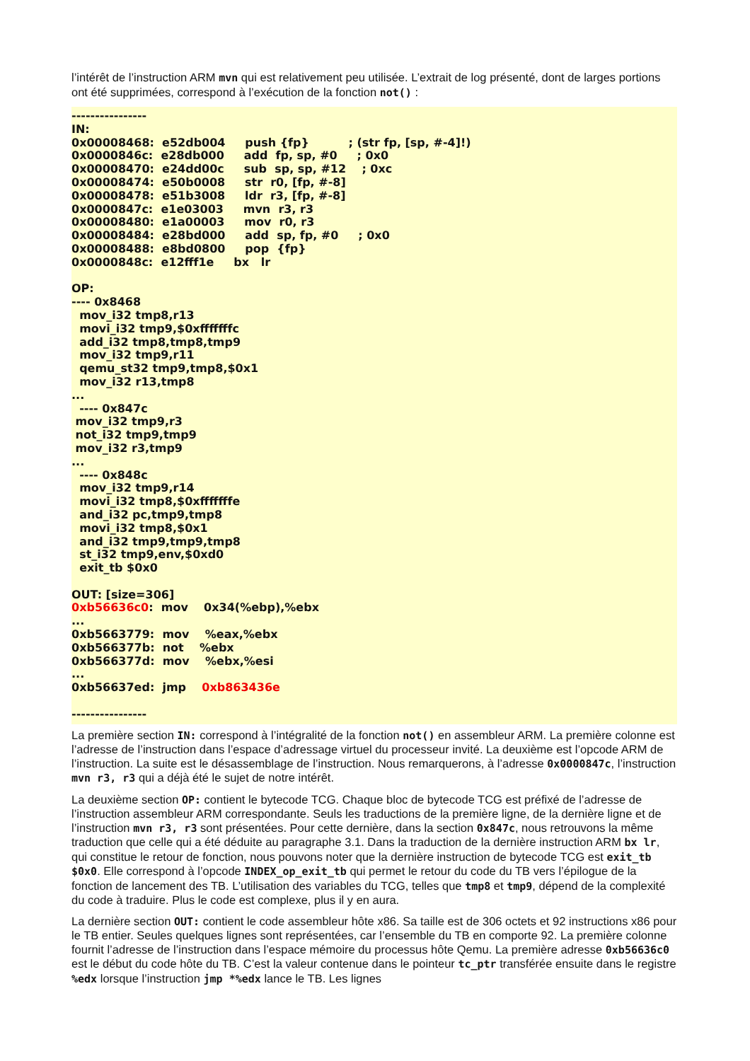l’intérêt de l’instruction ARM mvn qui est relativement peu utilisée. L’extrait de log présenté, dont de larges portions ont été supprimées, correspond à l’exécution de la fonction not() :
----------------
IN:
0x00008468:  e52db004     push {fp}          ; (str fp, [sp, #-4]!)
0x0000846c:  e28db000     add  fp, sp, #0     ; 0x0
0x00008470:  e24dd00c     sub  sp, sp, #12    ; 0xc
0x00008474:  e50b0008     str  r0, [fp, #-8]
0x00008478:  e51b3008     ldr  r3, [fp, #-8]
0x0000847c:  e1e03003     mvn  r3, r3
0x00008480:  e1a00003     mov  r0, r3
0x00008484:  e28bd000     add  sp, fp, #0     ; 0x0
0x00008488:  e8bd0800     pop  {fp}
0x0000848c:  e12fff1e     bx   lr

OP:
---- 0x8468
  mov_i32 tmp8,r13
  movi_i32 tmp9,$0xfffffffc
  add_i32 tmp8,tmp8,tmp9
  mov_i32 tmp9,r11
  qemu_st32 tmp9,tmp8,$0x1
  mov_i32 r13,tmp8
...
  ---- 0x847c
 mov_i32 tmp9,r3
 not_i32 tmp9,tmp9
 mov_i32 r3,tmp9
...
  ---- 0x848c
  mov_i32 tmp9,r14
  movi_i32 tmp8,$0xfffffffe
  and_i32 pc,tmp9,tmp8
  movi_i32 tmp8,$0x1
  and_i32 tmp9,tmp9,tmp8
  st_i32 tmp9,env,$0xd0
  exit_tb $0x0

OUT: [size=306]
0xb56636c0:  mov    0x34(%ebp),%ebx
...
0xb5663779:  mov    %eax,%ebx
0xb566377b:  not    %ebx
0xb566377d:  mov    %ebx,%esi
...
0xb56637ed:  jmp    0xb863436e

----------------
La première section IN: correspond à l’intégralité de la fonction not() en assembleur ARM. La première colonne est l’adresse de l’instruction dans l’espace d’adressage virtuel du processeur invité. La deuxième est l’opcode ARM de l’instruction. La suite est le désassemblage de l’instruction. Nous remarquerons, à l’adresse 0x0000847c, l’instruction mvn r3, r3 qui a déjà été le sujet de notre intérêt.
La deuxième section OP: contient le bytecode TCG. Chaque bloc de bytecode TCG est préfixé de l’adresse de l’instruction assembleur ARM correspondante. Seuls les traductions de la première ligne, de la dernière ligne et de l’instruction mvn r3, r3 sont présentées. Pour cette dernière, dans la section 0x847c, nous retrouvons la même traduction que celle qui a été déduite au paragraphe 3.1. Dans la traduction de la dernière instruction ARM bx lr, qui constitue le retour de fonction, nous pouvons noter que la dernière instruction de bytecode TCG est exit_tb $0x0. Elle correspond à l’opcode INDEX_op_exit_tb qui permet le retour du code du TB vers l’épilogue de la fonction de lancement des TB. L’utilisation des variables du TCG, telles que tmp8 et tmp9, dépend de la complexité du code à traduire. Plus le code est complexe, plus il y en aura.
La dernière section OUT: contient le code assembleur hôte x86. Sa taille est de 306 octets et 92 instructions x86 pour le TB entier. Seules quelques lignes sont représentées, car l’ensemble du TB en comporte 92. La première colonne fournit l’adresse de l’instruction dans l’espace mémoire du processus hôte Qemu. La première adresse 0xb56636c0 est le début du code hôte du TB. C’est la valeur contenue dans le pointeur tc_ptr transférée ensuite dans le registre %edx lorsque l’instruction jmp *%edx lance le TB. Les lignes